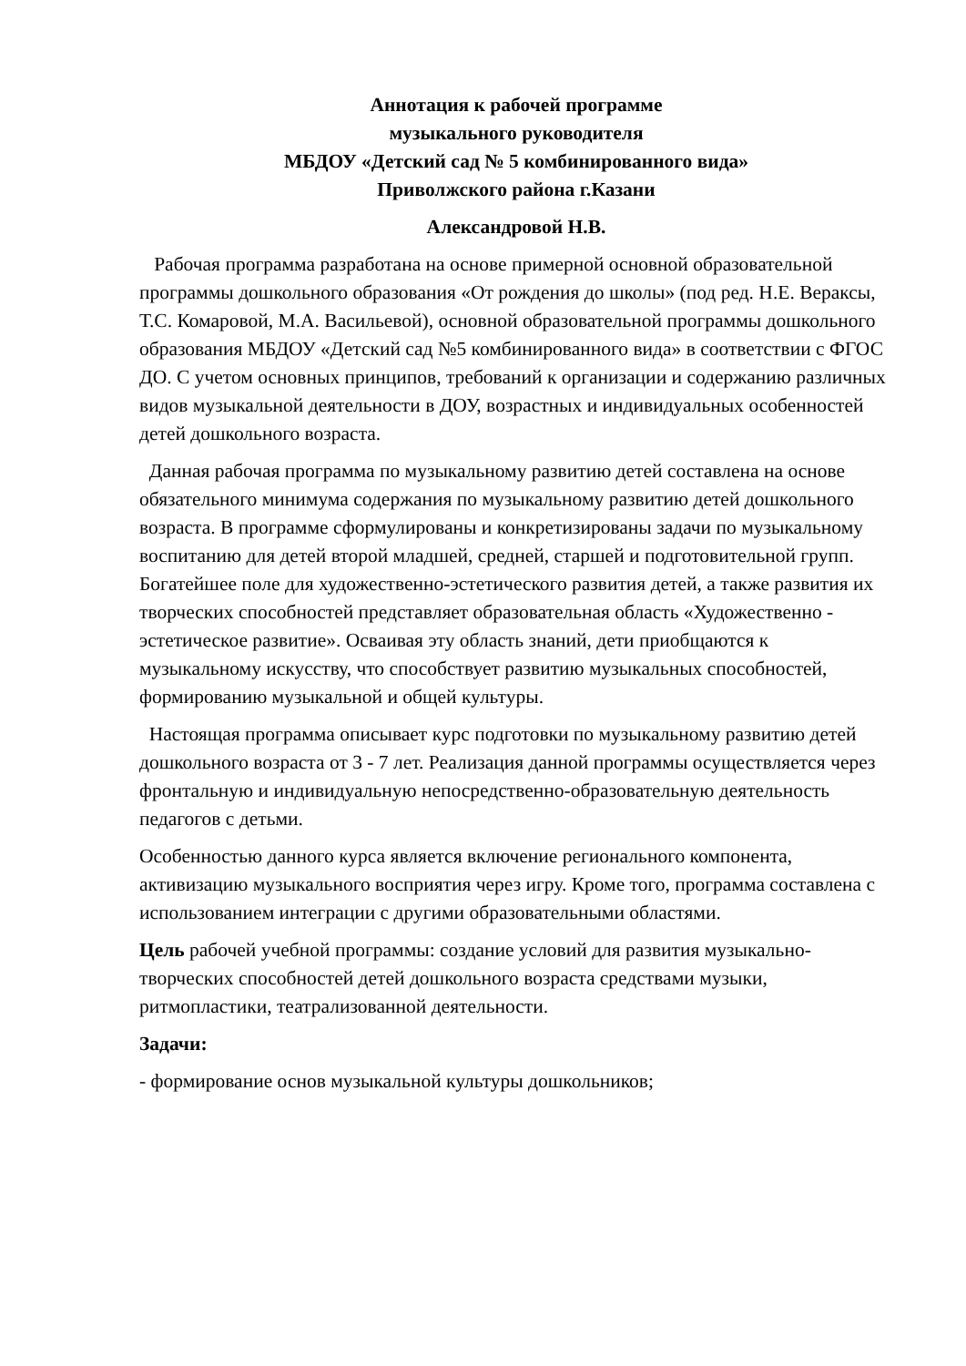Аннотация к рабочей программе
музыкального руководителя
МБДОУ «Детский сад № 5 комбинированного вида»
Приволжского района г.Казани
Александровой Н.В.
Рабочая программа разработана на основе примерной основной образовательной программы дошкольного образования «От рождения до школы» (под ред. Н.Е. Вераксы, Т.С. Комаровой, М.А. Васильевой), основной образовательной программы дошкольного образования МБДОУ «Детский сад №5 комбинированного вида» в соответствии с ФГОС ДО. С учетом основных принципов, требований к организации и содержанию различных видов музыкальной деятельности в ДОУ, возрастных и индивидуальных особенностей детей дошкольного возраста.
Данная рабочая программа по музыкальному развитию детей составлена на основе обязательного минимума содержания по музыкальному развитию детей дошкольного возраста. В программе сформулированы и конкретизированы задачи по музыкальному воспитанию для детей второй младшей, средней, старшей и подготовительной групп. Богатейшее поле для художественно-эстетического развития детей, а также развития их творческих способностей представляет образовательная область «Художественно - эстетическое развитие». Осваивая эту область знаний, дети приобщаются к музыкальному искусству, что способствует развитию музыкальных способностей, формированию музыкальной и общей культуры.
Настоящая программа описывает курс подготовки по музыкальному развитию детей дошкольного возраста от 3 - 7 лет. Реализация данной программы осуществляется через фронтальную и индивидуальную непосредственно-образовательную деятельность педагогов с детьми.
Особенностью данного курса является включение регионального компонента, активизацию музыкального восприятия через игру. Кроме того, программа составлена с использованием интеграции с другими образовательными областями.
Цель рабочей учебной программы: создание условий для развития музыкально-творческих способностей детей дошкольного возраста средствами музыки, ритмопластики, театрализованной деятельности.
Задачи:
- формирование основ музыкальной культуры дошкольников;